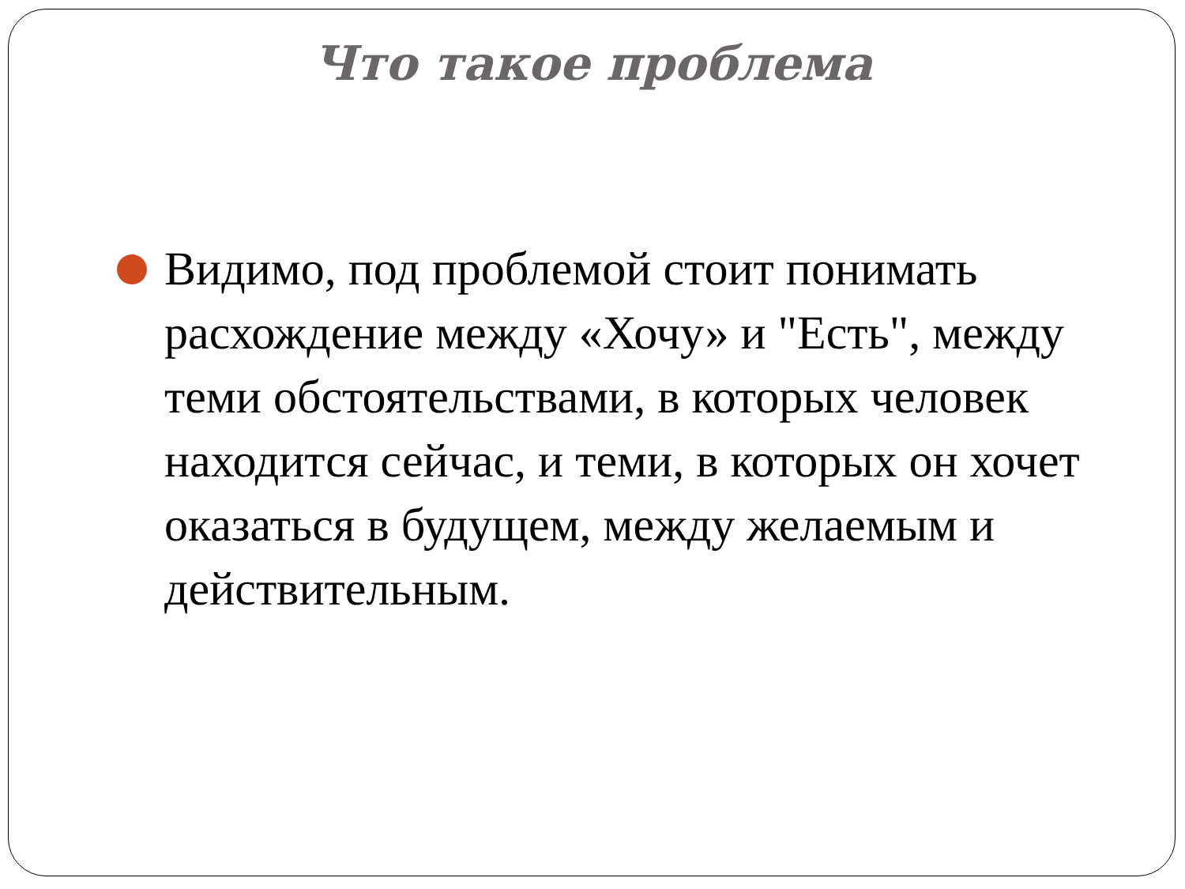Что такое проблема
Видимо, под проблемой стоит понимать расхождение между «Хочу» и "Есть", между теми обстоятельствами, в которых человек находится сейчас, и теми, в которых он хочет оказаться в будущем, между желаемым и действительным.